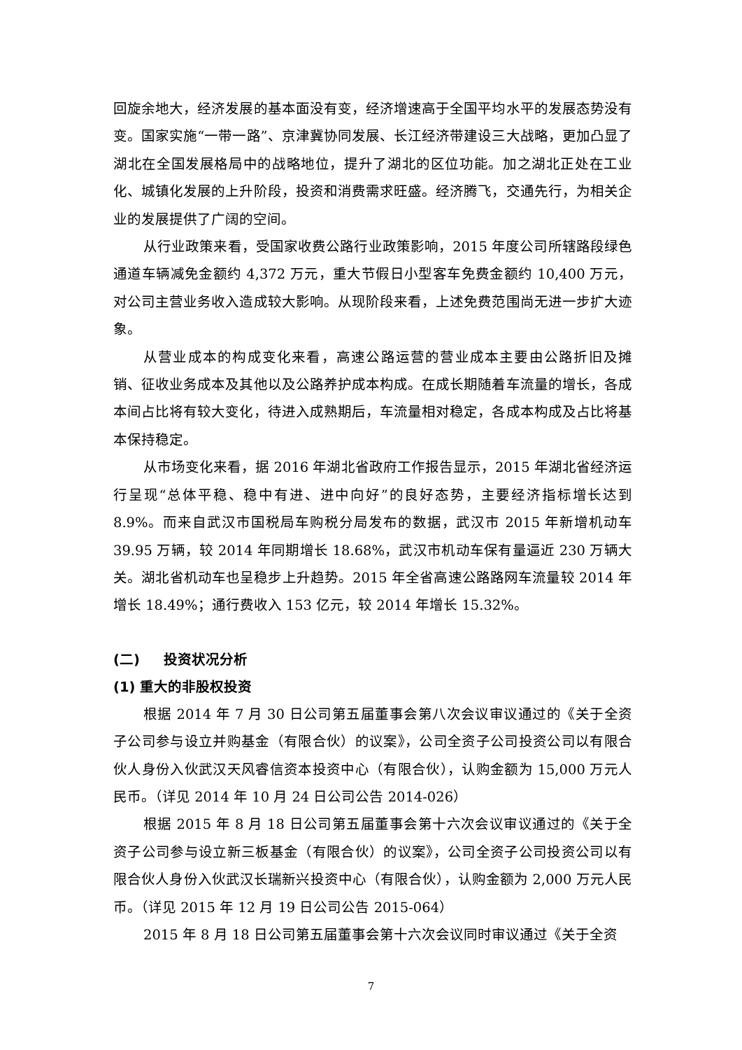回旋余地大，经济发展的基本面没有变，经济增速高于全国平均水平的发展态势没有变。国家实施“一带一路”、京津冀协同发展、长江经济带建设三大战略，更加凸显了湖北在全国发展格局中的战略地位，提升了湖北的区位功能。加之湖北正处在工业化、城镇化发展的上升阶段，投资和消费需求旺盛。经济腾飞，交通先行，为相关企业的发展提供了广阔的空间。
从行业政策来看，受国家收费公路行业政策影响，2015 年度公司所辖路段绿色通道车辆减免金额约 4,372 万元，重大节假日小型客车免费金额约 10,400 万元，对公司主营业务收入造成较大影响。从现阶段来看，上述免费范围尚无进一步扩大迹象。
从营业成本的构成变化来看，高速公路运营的营业成本主要由公路折旧及摊销、征收业务成本及其他以及公路养护成本构成。在成长期随着车流量的增长，各成本间占比将有较大变化，待进入成熟期后，车流量相对稳定，各成本构成及占比将基本保持稳定。
从市场变化来看，据 2016 年湖北省政府工作报告显示，2015 年湖北省经济运行呈现“总体平稳、稳中有进、进中向好”的良好态势，主要经济指标增长达到 8.9%。而来自武汉市国税局车购税分局发布的数据，武汉市 2015 年新增机动车 39.95 万辆，较 2014 年同期增长 18.68%，武汉市机动车保有量逼近 230 万辆大关。湖北省机动车也呈稳步上升趋势。2015 年全省高速公路路网车流量较 2014 年增长 18.49%；通行费收入 153 亿元，较 2014 年增长 15.32%。
(二) 投资状况分析
(1) 重大的非股权投资
根据 2014 年 7 月 30 日公司第五届董事会第八次会议审议通过的《关于全资子公司参与设立并购基金（有限合伙）的议案》，公司全资子公司投资公司以有限合伙人身份入伙武汉天风睿信资本投资中心（有限合伙），认购金额为 15,000 万元人民币。（详见 2014 年 10 月 24 日公司公告 2014-026）
根据 2015 年 8 月 18 日公司第五届董事会第十六次会议审议通过的《关于全资子公司参与设立新三板基金（有限合伙）的议案》，公司全资子公司投资公司以有限合伙人身份入伙武汉长瑞新兴投资中心（有限合伙），认购金额为 2,000 万元人民币。（详见 2015 年 12 月 19 日公司公告 2015-064）
2015 年 8 月 18 日公司第五届董事会第十六次会议同时审议通过《关于全资
7